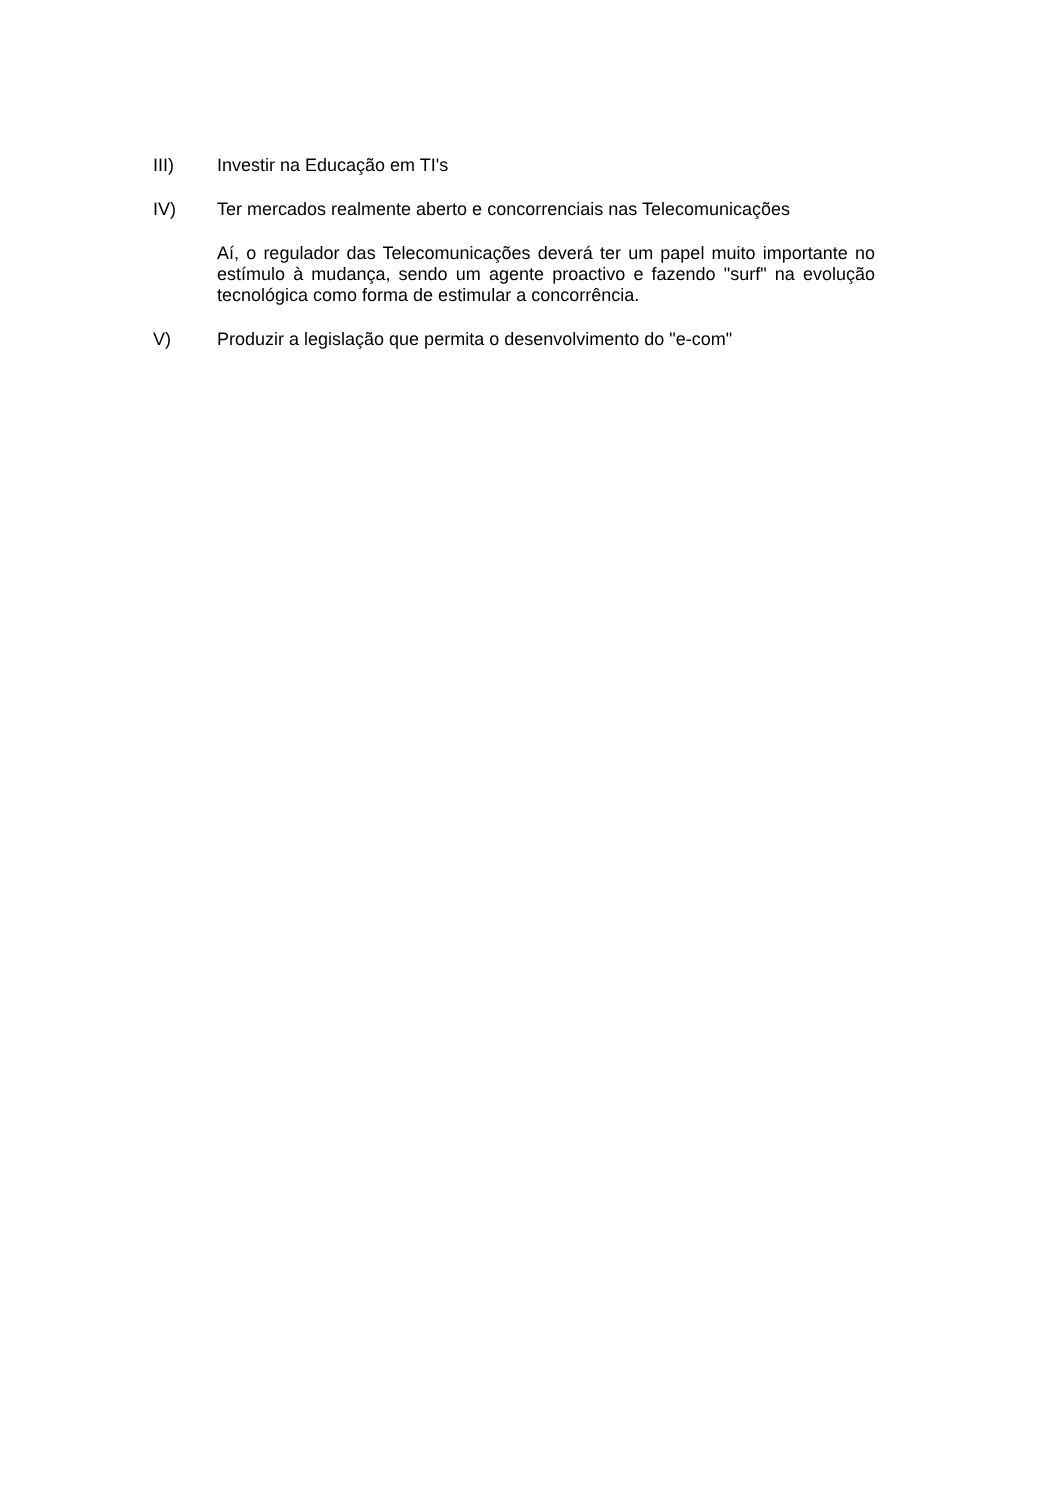III) Investir na Educação em TI's
IV) Ter mercados realmente aberto e concorrenciais nas Telecomunicações
Aí, o regulador das Telecomunicações deverá ter um papel muito importante no estímulo à mudança, sendo um agente proactivo e fazendo "surf" na evolução tecnológica como forma de estimular a concorrência.
V) Produzir a legislação que permita o desenvolvimento do "e-com"